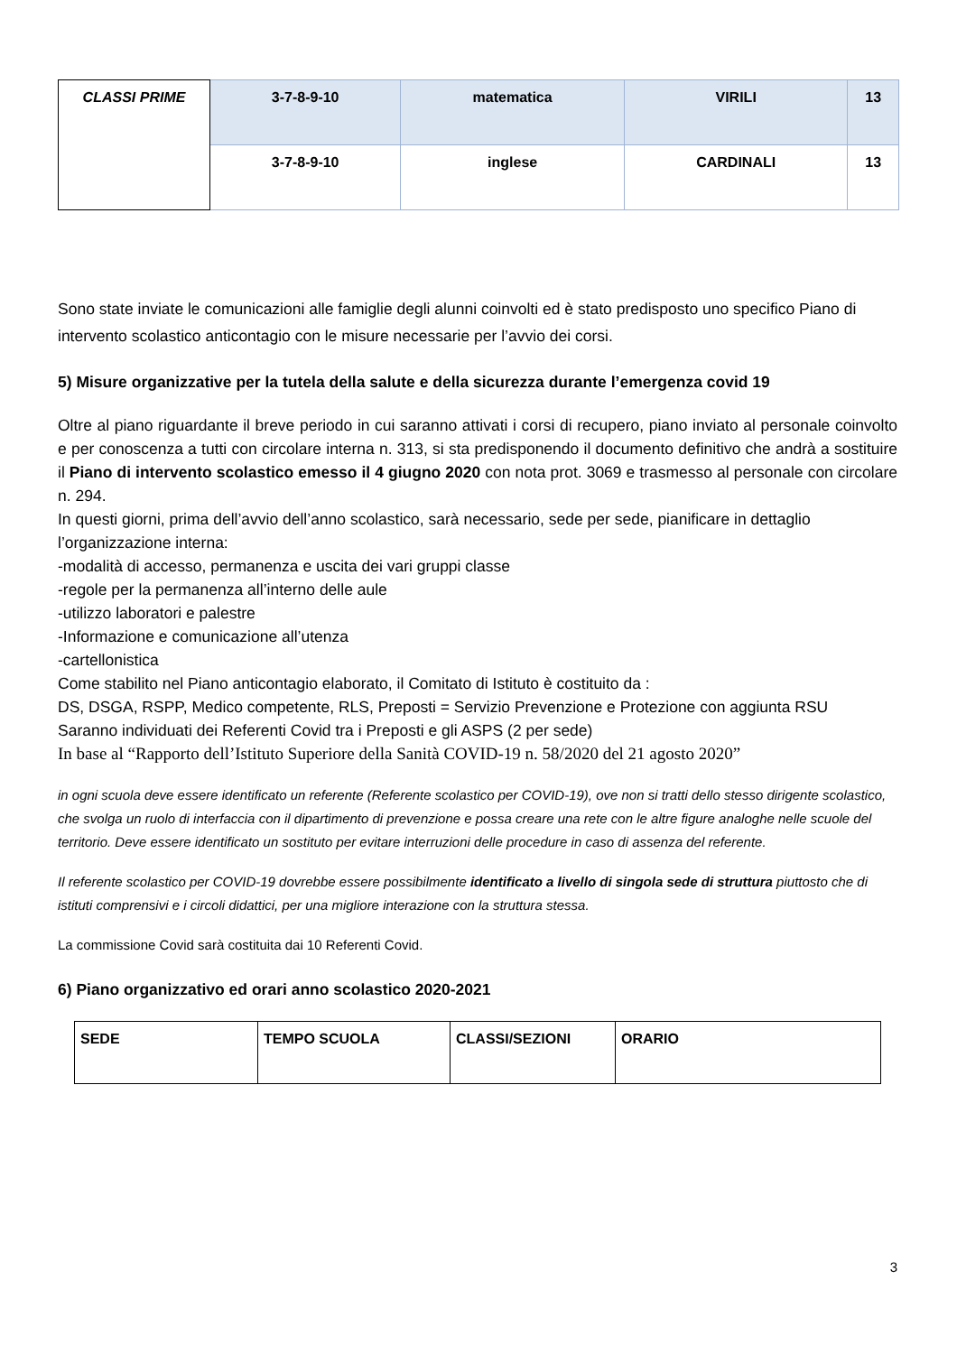| CLASSI PRIME | 3-7-8-9-10 | matematica | VIRILI | 13 |
| | 3-7-8-9-10 | inglese | CARDINALI | 13 |
Sono state inviate le comunicazioni alle famiglie degli alunni coinvolti ed è stato predisposto uno specifico Piano di intervento scolastico anticontagio con le misure necessarie per l’avvio dei corsi.
5) Misure organizzative per la tutela della salute e della sicurezza durante l’emergenza covid 19
Oltre al piano riguardante il breve periodo in cui saranno attivati i corsi di recupero, piano inviato al personale coinvolto e per conoscenza a tutti con circolare interna n. 313, si sta predisponendo il documento definitivo che andrà a sostituire il Piano di intervento scolastico emesso il 4 giugno 2020 con nota prot. 3069 e trasmesso al personale con circolare n. 294.
In questi giorni, prima dell’avvio dell’anno scolastico, sarà necessario, sede per sede, pianificare in dettaglio
l’organizzazione interna:
-modalità di accesso, permanenza e uscita dei vari gruppi classe
-regole per la permanenza all’interno delle aule
-utilizzo laboratori e palestre
-Informazione e comunicazione all’utenza
-cartellonistica
Come stabilito nel Piano anticontagio elaborato, il Comitato di Istituto è costituito da :
DS, DSGA, RSPP, Medico competente, RLS, Preposti = Servizio Prevenzione e Protezione con aggiunta RSU
Saranno individuati dei Referenti Covid tra i Preposti e gli ASPS (2 per sede)
In base al “Rapporto dell’Istituto Superiore della Sanità COVID-19 n. 58/2020 del 21 agosto 2020”
in ogni scuola deve essere identificato un referente (Referente scolastico per COVID-19), ove non si tratti dello stesso dirigente scolastico, che svolga un ruolo di interfaccia con il dipartimento di prevenzione e possa creare una rete con le altre figure analoghe nelle scuole del territorio. Deve essere identificato un sostituto per evitare interruzioni delle procedure in caso di assenza del referente.
Il referente scolastico per COVID-19 dovrebbe essere possibilmente identificato a livello di singola sede di struttura piuttosto che di istituti comprensivi e i circoli didattici, per una migliore interazione con la struttura stessa.
La commissione Covid sarà costituita dai 10 Referenti Covid.
6) Piano organizzativo ed orari anno scolastico 2020-2021
| SEDE | TEMPO SCUOLA | CLASSI/SEZIONI | ORARIO |
3